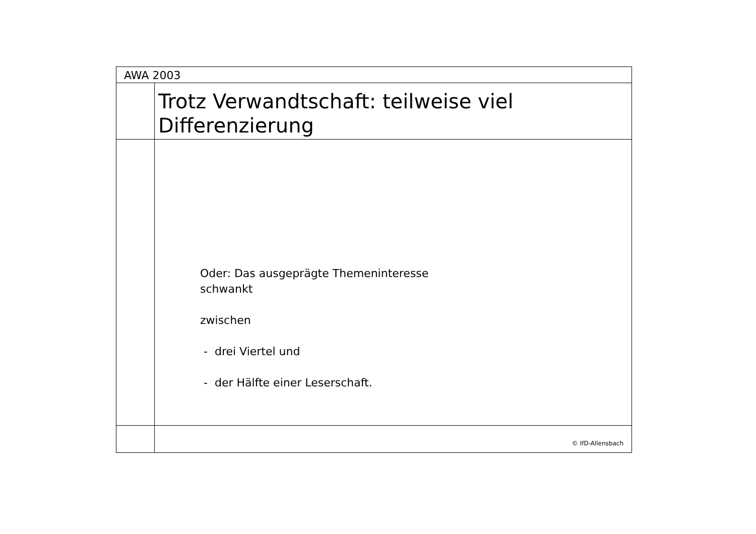AWA 2003
Trotz Verwandtschaft: teilweise viel
Differenzierung
Oder: Das ausgeprägte Themeninteresse
schwankt
zwischen
- drei Viertel und
- der Hälfte einer Leserschaft.
© IfD-Allensbach